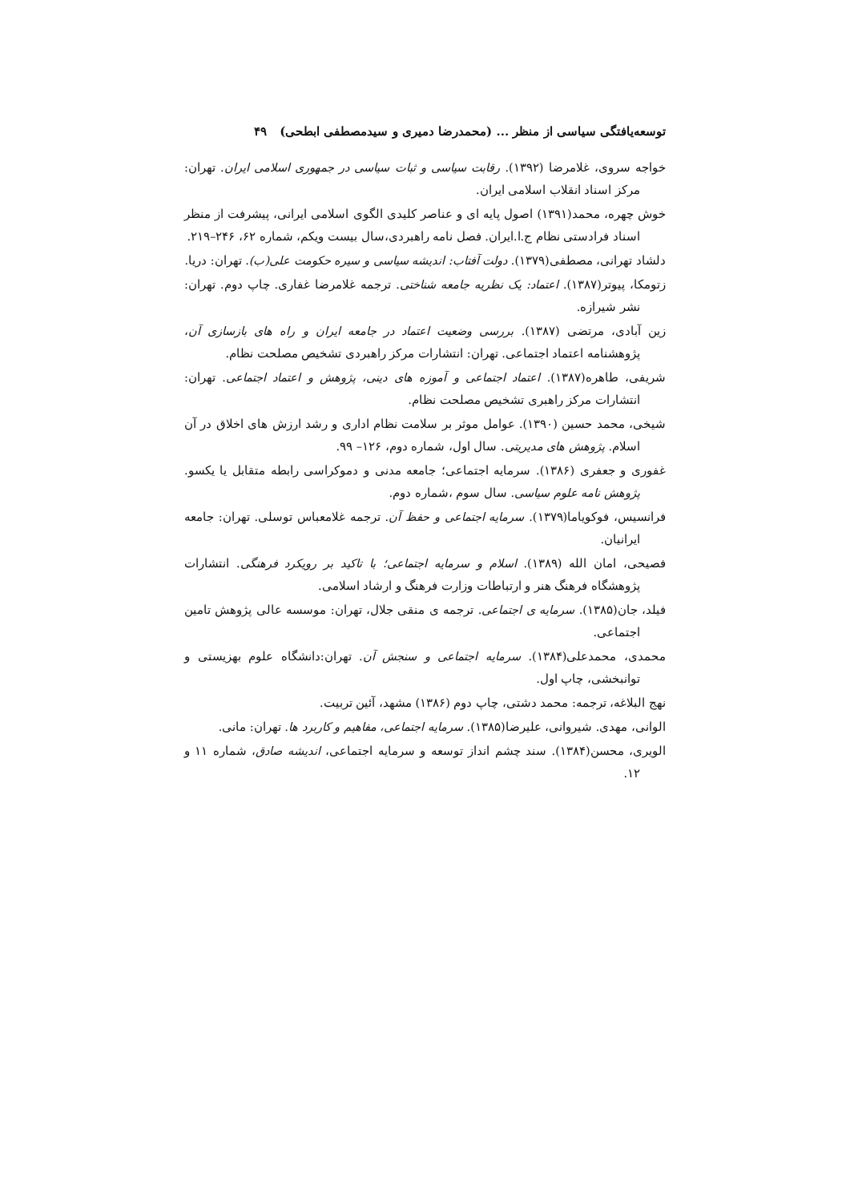توسعه‌یافتگی سیاسی از منظر ... (محمدرضا دمیری و سیدمصطفی ابطحی) ۴۹
خواجه سروی، غلامرضا (۱۳۹۲). رقابت سیاسی و ثبات سیاسی در جمهوری اسلامی ایران. تهران: مرکز اسناد انقلاب اسلامی ایران.
خوش چهره، محمد(۱۳۹۱) اصول پایه ای و عناصر کلیدی الگوی اسلامی ایرانی، پیشرفت از منظر اسناد فرادستی نظام ج.ا.ایران. فصل نامه راهبردی،سال بیست ویکم، شماره ۶۲، ۲۴۶–۲۱۹.
دلشاد تهرانی، مصطفی(۱۳۷۹). دولت آفتاب: اندیشه سیاسی و سیره حکومت علی(ب). تهران: دریا.
زتومکا، پیوتر(۱۳۸۷). اعتماد: یک نظریه جامعه شناختی. ترجمه غلامرضا غفاری. چاپ دوم. تهران: نشر شیرازه.
زین آبادی، مرتضی (۱۳۸۷). بررسی وضعیت اعتماد در جامعه ایران و راه های بازسازی آن، پژوهشنامه اعتماد اجتماعی. تهران: انتشارات مرکز راهبردی تشخیص مصلحت نظام.
شریفی، طاهره(۱۳۸۷). اعتماد اجتماعی و آموزه های دینی، پژوهش و اعتماد اجتماعی. تهران: انتشارات مرکز راهبری تشخیص مصلحت نظام.
شیخی، محمد حسین (۱۳۹۰). عوامل موثر بر سلامت نظام اداری و رشد ارزش های اخلاق در آن اسلام. پژوهش های مدیریتی. سال اول، شماره دوم، ۱۲۶– ۹۹.
غفوری و جعفری (۱۳۸۶). سرمایه اجتماعی؛ جامعه مدنی و دموکراسی رابطه متقابل یا یکسو. پژوهش نامه علوم سیاسی. سال سوم ،شماره دوم.
فرانسیس، فوکویاما(۱۳۷۹). سرمایه اجتماعی و حفظ آن. ترجمه غلامعباس توسلی. تهران: جامعه ایرانیان.
فصیحی، امان الله (۱۳۸۹). اسلام و سرمایه اجتماعی؛ با تاکید بر رویکرد فرهنگی. انتشارات پژوهشگاه فرهنگ هنر و ارتباطات وزارت فرهنگ و ارشاد اسلامی.
فیلد، جان(۱۳۸۵). سرمایه ی اجتماعی. ترجمه ی منقی جلال، تهران: موسسه عالی پژوهش تامین اجتماعی.
محمدی، محمدعلی(۱۳۸۴). سرمایه اجتماعی و سنجش آن. تهران:دانشگاه علوم بهزیستی و توانبخشی، چاپ اول.
نهج البلاغه، ترجمه: محمد دشتی، چاپ دوم (۱۳۸۶) مشهد، آئین تربیت.
الوانی، مهدی. شیروانی، علیرضا(۱۳۸۵). سرمایه اجتماعی، مفاهیم و کاربرد ها. تهران: مانی.
الویری، محسن(۱۳۸۴). سند چشم انداز توسعه و سرمایه اجتماعی، اندیشه صادق، شماره ۱۱ و ۱۲.